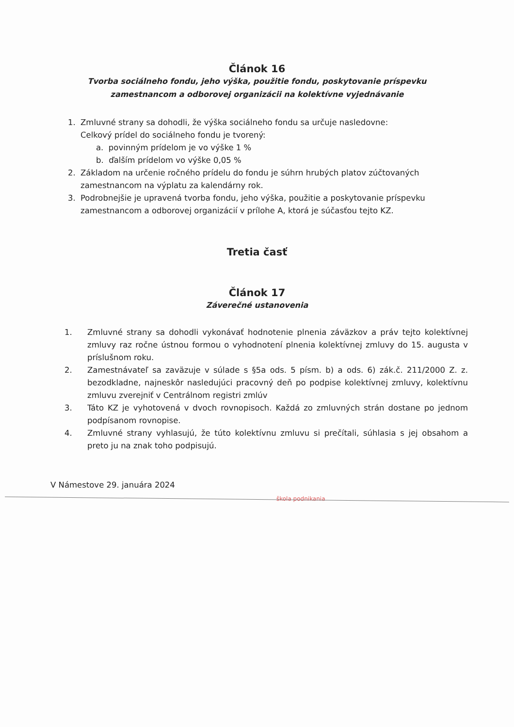Článok 16
Tvorba sociálneho fondu, jeho výška, použitie fondu, poskytovanie príspevku
zamestnancom a odborovej organizácii na kolektívne vyjednávanie
1. Zmluvné strany sa dohodli, že výška sociálneho fondu sa určuje nasledovne:
Celkový prídel do sociálneho fondu je tvorený:
a. povinným prídelom je vo výške 1 %
b. ďalším prídelom vo výške 0,05 %
2. Základom na určenie ročného prídelu do fondu je súhrn hrubých platov zúčtovaných zamestnancom na výplatu za kalendárny rok.
3. Podrobnejšie je upravená tvorba fondu, jeho výška, použitie a poskytovanie príspevku zamestnancom a odborovej organizácií v prílohe A, ktorá je súčasťou tejto KZ.
Tretia časť
Článok 17
Záverečné ustanovenia
1. Zmluvné strany sa dohodli vykonávať hodnotenie plnenia záväzkov a práv tejto kolektívnej zmluvy raz ročne ústnou formou o vyhodnotení plnenia kolektívnej zmluvy do 15. augusta v príslušnom roku.
2. Zamestnávateľ sa zaväzuje v súlade s §5a ods. 5 písm. b) a ods. 6) zák.č. 211/2000 Z. z. bezodkladne, najneskôr nasledujúci pracovný deň po podpise kolektívnej zmluvy, kolektívnu zmluvu zverejniť v Centrálnom registri zmlúv
3. Táto KZ je vyhotovená v dvoch rovnopisoch. Každá zo zmluvných strán dostane po jednom podpísanom rovnopise.
4. Zmluvné strany vyhlasujú, že túto kolektívnu zmluvu si prečítali, súhlasia s jej obsahom a preto ju na znak toho podpisujú.
V Námestove 29. januára 2024
škola podnikania